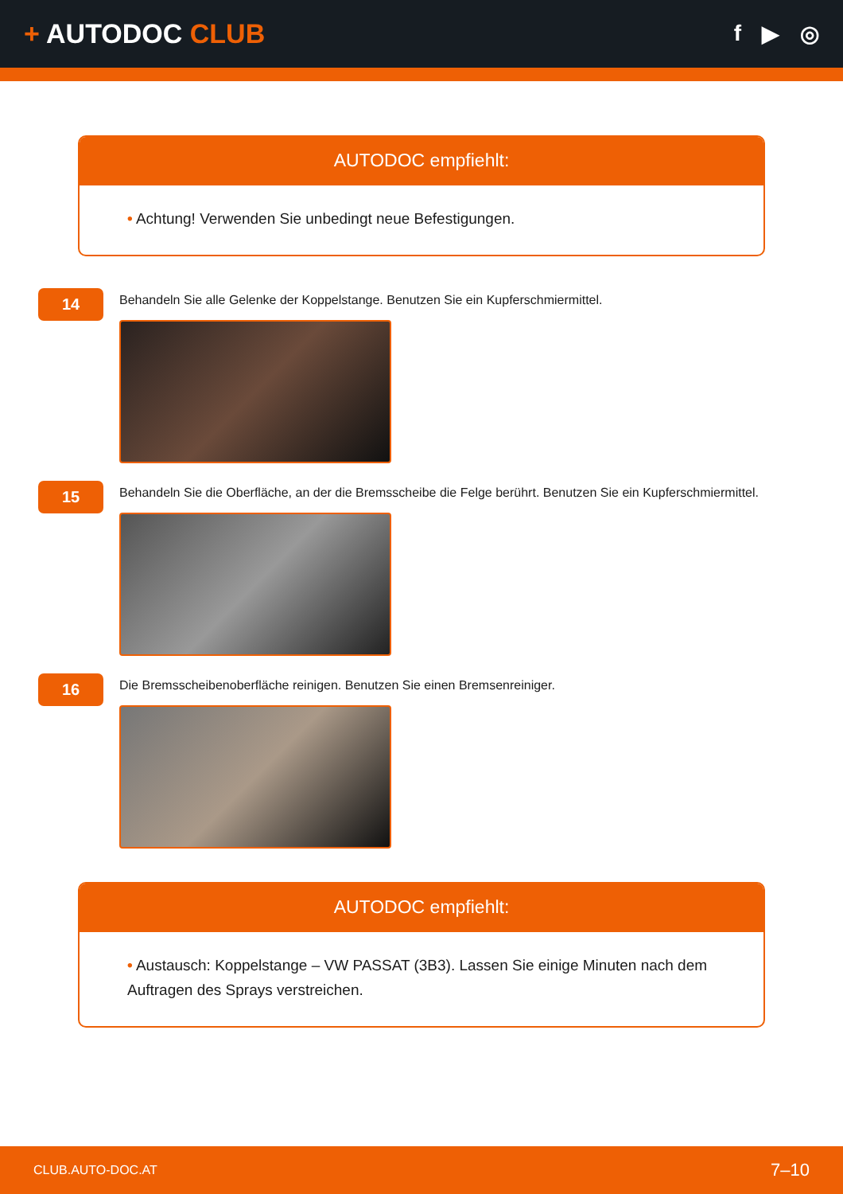+ AUTODOC CLUB
f ▶ ◎
AUTODOC empfiehlt:
• Achtung! Verwenden Sie unbedingt neue Befestigungen.
14
Behandeln Sie alle Gelenke der Koppelstange. Benutzen Sie ein Kupferschmiermittel.
15
Behandeln Sie die Oberfläche, an der die Bremsscheibe die Felge berührt. Benutzen Sie ein Kupferschmiermittel.
16
Die Bremsscheibenoberfläche reinigen. Benutzen Sie einen Bremsenreiniger.
AUTODOC empfiehlt:
• Austausch: Koppelstange – VW PASSAT (3B3). Lassen Sie einige Minuten nach dem Auftragen des Sprays verstreichen.
CLUB.AUTO-DOC.AT 7–10